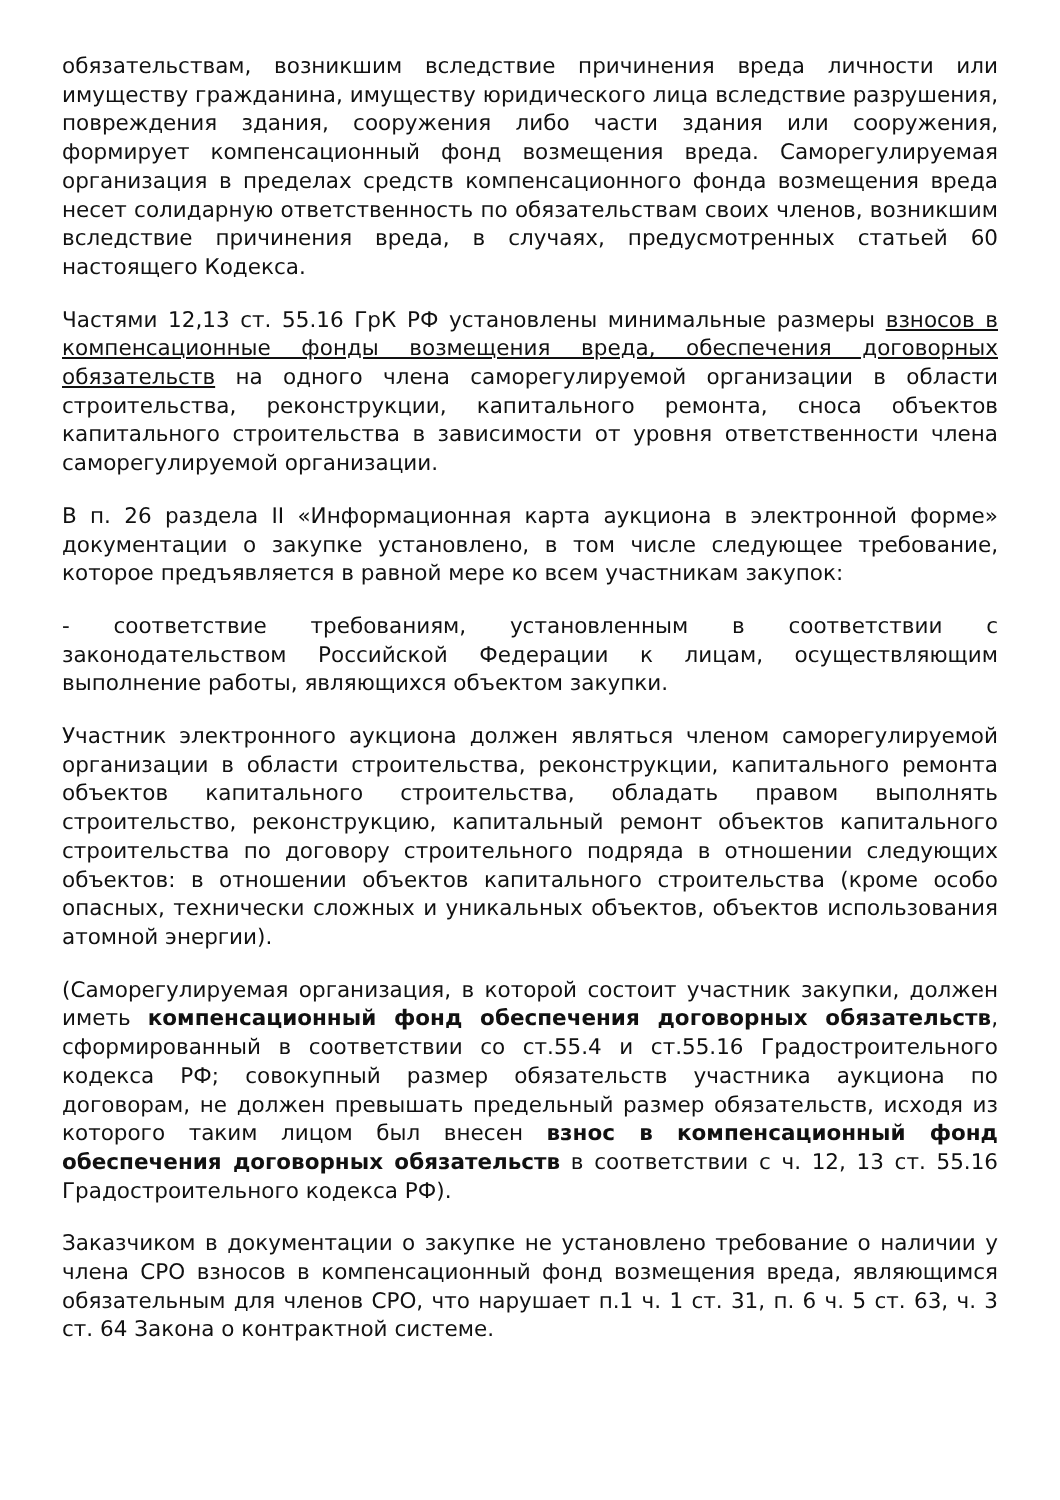обязательствам, возникшим вследствие причинения вреда личности или имуществу гражданина, имуществу юридического лица вследствие разрушения, повреждения здания, сооружения либо части здания или сооружения, формирует компенсационный фонд возмещения вреда. Саморегулируемая организация в пределах средств компенсационного фонда возмещения вреда несет солидарную ответственность по обязательствам своих членов, возникшим вследствие причинения вреда, в случаях, предусмотренных статьей 60 настоящего Кодекса.
Частями 12,13 ст. 55.16 ГрК РФ установлены минимальные размеры взносов в компенсационные фонды возмещения вреда, обеспечения договорных обязательств на одного члена саморегулируемой организации в области строительства, реконструкции, капитального ремонта, сноса объектов капитального строительства в зависимости от уровня ответственности члена саморегулируемой организации.
В п. 26 раздела II «Информационная карта аукциона в электронной форме» документации о закупке установлено, в том числе следующее требование, которое предъявляется в равной мере ко всем участникам закупок:
- соответствие требованиям, установленным в соответствии с законодательством Российской Федерации к лицам, осуществляющим выполнение работы, являющихся объектом закупки.
Участник электронного аукциона должен являться членом саморегулируемой организации в области строительства, реконструкции, капитального ремонта объектов капитального строительства, обладать правом выполнять строительство, реконструкцию, капитальный ремонт объектов капитального строительства по договору строительного подряда в отношении следующих объектов: в отношении объектов капитального строительства (кроме особо опасных, технически сложных и уникальных объектов, объектов использования атомной энергии).
(Саморегулируемая организация, в которой состоит участник закупки, должен иметь компенсационный фонд обеспечения договорных обязательств, сформированный в соответствии со ст.55.4 и ст.55.16 Градостроительного кодекса РФ; совокупный размер обязательств участника аукциона по договорам, не должен превышать предельный размер обязательств, исходя из которого таким лицом был внесен взнос в компенсационный фонд обеспечения договорных обязательств в соответствии с ч. 12, 13 ст. 55.16 Градостроительного кодекса РФ).
Заказчиком в документации о закупке не установлено требование о наличии у члена СРО взносов в компенсационный фонд возмещения вреда, являющимся обязательным для членов СРО, что нарушает п.1 ч. 1 ст. 31, п. 6 ч. 5 ст. 63, ч. 3 ст. 64 Закона о контрактной системе.